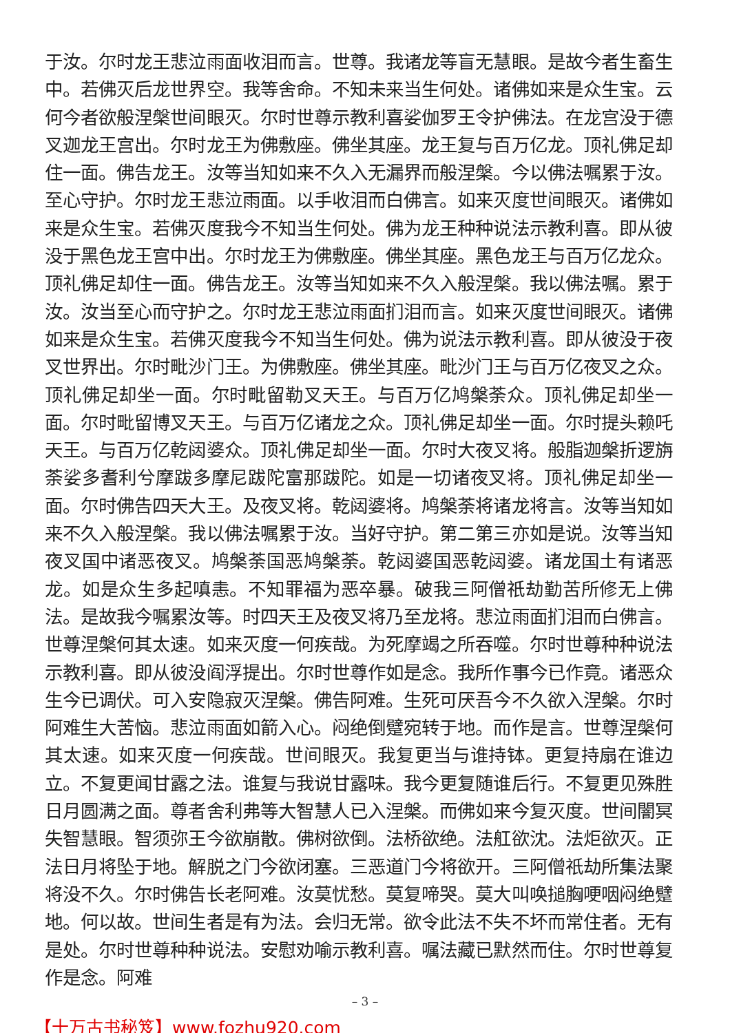于汝。尔时龙王悲泣雨面收泪而言。世尊。我诸龙等盲无慧眼。是故今者生畜生中。若佛灭后龙世界空。我等舍命。不知未来当生何处。诸佛如来是众生宝。云何今者欲般涅槃世间眼灭。尔时世尊示教利喜娑伽罗王令护佛法。在龙宫没于德叉迦龙王宫出。尔时龙王为佛敷座。佛坐其座。龙王复与百万亿龙。顶礼佛足却住一面。佛告龙王。汝等当知如来不久入无漏界而般涅槃。今以佛法嘱累于汝。至心守护。尔时龙王悲泣雨面。以手收泪而白佛言。如来灭度世间眼灭。诸佛如来是众生宝。若佛灭度我今不知当生何处。佛为龙王种种说法示教利喜。即从彼没于黑色龙王宫中出。尔时龙王为佛敷座。佛坐其座。黑色龙王与百万亿龙众。顶礼佛足却住一面。佛告龙王。汝等当知如来不久入般涅槃。我以佛法嘱。累于汝。汝当至心而守护之。尔时龙王悲泣雨面扪泪而言。如来灭度世间眼灭。诸佛如来是众生宝。若佛灭度我今不知当生何处。佛为说法示教利喜。即从彼没于夜叉世界出。尔时毗沙门王。为佛敷座。佛坐其座。毗沙门王与百万亿夜叉之众。顶礼佛足却坐一面。尔时毗留勒叉天王。与百万亿鸠槃荼众。顶礼佛足却坐一面。尔时毗留博叉天王。与百万亿诸龙之众。顶礼佛足却坐一面。尔时提头赖吒天王。与百万亿乾闼婆众。顶礼佛足却坐一面。尔时大夜叉将。般脂迦槃折逻旃荼娑多耆利兮摩跋多摩尼跋陀富那跋陀。如是一切诸夜叉将。顶礼佛足却坐一面。尔时佛告四天大王。及夜叉将。乾闼婆将。鸠槃荼将诸龙将言。汝等当知如来不久入般涅槃。我以佛法嘱累于汝。当好守护。第二第三亦如是说。汝等当知夜叉国中诸恶夜叉。鸠槃荼国恶鸠槃荼。乾闼婆国恶乾闼婆。诸龙国土有诸恶龙。如是众生多起嗔恚。不知罪福为恶卒暴。破我三阿僧祇劫勤苦所修无上佛法。是故我今嘱累汝等。时四天王及夜叉将乃至龙将。悲泣雨面扪泪而白佛言。世尊涅槃何其太速。如来灭度一何疾哉。为死摩竭之所吞噬。尔时世尊种种说法示教利喜。即从彼没阎浮提出。尔时世尊作如是念。我所作事今已作竟。诸恶众生今已调伏。可入安隐寂灭涅槃。佛告阿难。生死可厌吾今不久欲入涅槃。尔时阿难生大苦恼。悲泣雨面如箭入心。闷绝倒躄宛转于地。而作是言。世尊涅槃何其太速。如来灭度一何疾哉。世间眼灭。我复更当与谁持钵。更复持扇在谁边立。不复更闻甘露之法。谁复与我说甘露味。我今更复随谁后行。不复更见殊胜日月圆满之面。尊者舍利弗等大智慧人已入涅槃。而佛如来今复灭度。世间闇冥失智慧眼。智须弥王今欲崩散。佛树欲倒。法桥欲绝。法舡欲沈。法炬欲灭。正法日月将坠于地。解脱之门今欲闭塞。三恶道门今将欲开。三阿僧祇劫所集法聚将没不久。尔时佛告长老阿难。汝莫忧愁。莫复啼哭。莫大叫唤搥胸哽咽闷绝躄地。何以故。世间生者是有为法。会归无常。欲令此法不失不坏而常住者。无有是处。尔时世尊种种说法。安慰劝喻示教利喜。嘱法藏已默然而住。尔时世尊复作是念。阿难
– 3 –
【十万古书秘笈】www.fozhu920.com